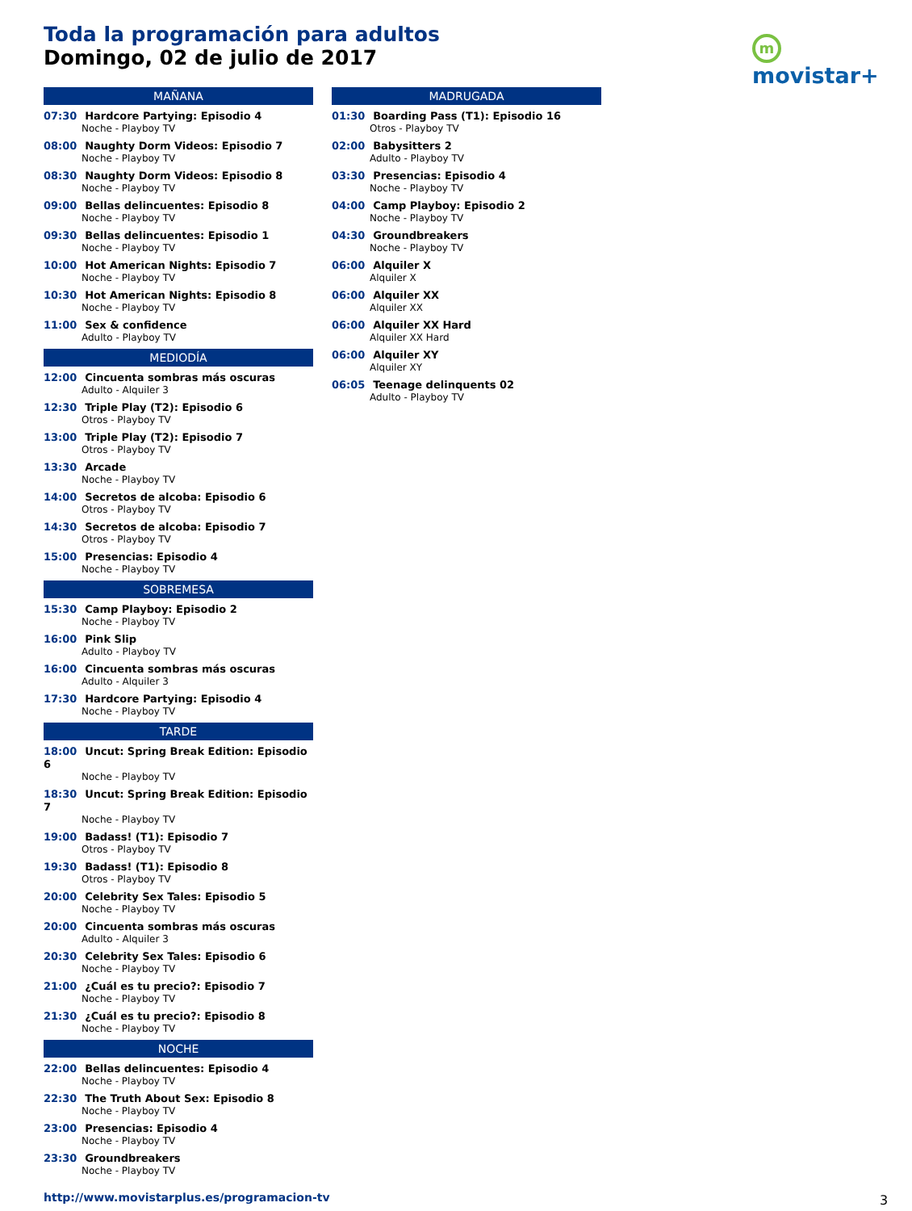Toda la programación para adultos
Domingo, 02 de julio de 2017
m movistar+
MAÑANA
07:30 Hardcore Partying: Episodio 4
Noche - Playboy TV
08:00 Naughty Dorm Videos: Episodio 7
Noche - Playboy TV
08:30 Naughty Dorm Videos: Episodio 8
Noche - Playboy TV
09:00 Bellas delincuentes: Episodio 8
Noche - Playboy TV
09:30 Bellas delincuentes: Episodio 1
Noche - Playboy TV
10:00 Hot American Nights: Episodio 7
Noche - Playboy TV
10:30 Hot American Nights: Episodio 8
Noche - Playboy TV
11:00 Sex & confidence
Adulto - Playboy TV
MEDIODÍA
12:00 Cincuenta sombras más oscuras
Adulto - Alquiler 3
12:30 Triple Play (T2): Episodio 6
Otros - Playboy TV
13:00 Triple Play (T2): Episodio 7
Otros - Playboy TV
13:30 Arcade
Noche - Playboy TV
14:00 Secretos de alcoba: Episodio 6
Otros - Playboy TV
14:30 Secretos de alcoba: Episodio 7
Otros - Playboy TV
15:00 Presencias: Episodio 4
Noche - Playboy TV
SOBREMESA
15:30 Camp Playboy: Episodio 2
Noche - Playboy TV
16:00 Pink Slip
Adulto - Playboy TV
16:00 Cincuenta sombras más oscuras
Adulto - Alquiler 3
17:30 Hardcore Partying: Episodio 4
Noche - Playboy TV
TARDE
18:00 Uncut: Spring Break Edition: Episodio 6
Noche - Playboy TV
18:30 Uncut: Spring Break Edition: Episodio 7
Noche - Playboy TV
19:00 Badass! (T1): Episodio 7
Otros - Playboy TV
19:30 Badass! (T1): Episodio 8
Otros - Playboy TV
20:00 Celebrity Sex Tales: Episodio 5
Noche - Playboy TV
20:00 Cincuenta sombras más oscuras
Adulto - Alquiler 3
20:30 Celebrity Sex Tales: Episodio 6
Noche - Playboy TV
21:00 ¿Cuál es tu precio?: Episodio 7
Noche - Playboy TV
21:30 ¿Cuál es tu precio?: Episodio 8
Noche - Playboy TV
NOCHE
22:00 Bellas delincuentes: Episodio 4
Noche - Playboy TV
22:30 The Truth About Sex: Episodio 8
Noche - Playboy TV
23:00 Presencias: Episodio 4
Noche - Playboy TV
23:30 Groundbreakers
Noche - Playboy TV
MADRUGADA
01:30 Boarding Pass (T1): Episodio 16
Otros - Playboy TV
02:00 Babysitters 2
Adulto - Playboy TV
03:30 Presencias: Episodio 4
Noche - Playboy TV
04:00 Camp Playboy: Episodio 2
Noche - Playboy TV
04:30 Groundbreakers
Noche - Playboy TV
06:00 Alquiler X
Alquiler X
06:00 Alquiler XX
Alquiler XX
06:00 Alquiler XX Hard
Alquiler XX Hard
06:00 Alquiler XY
Alquiler XY
06:05 Teenage delinquents 02
Adulto - Playboy TV
http://www.movistarplus.es/programacion-tv
3